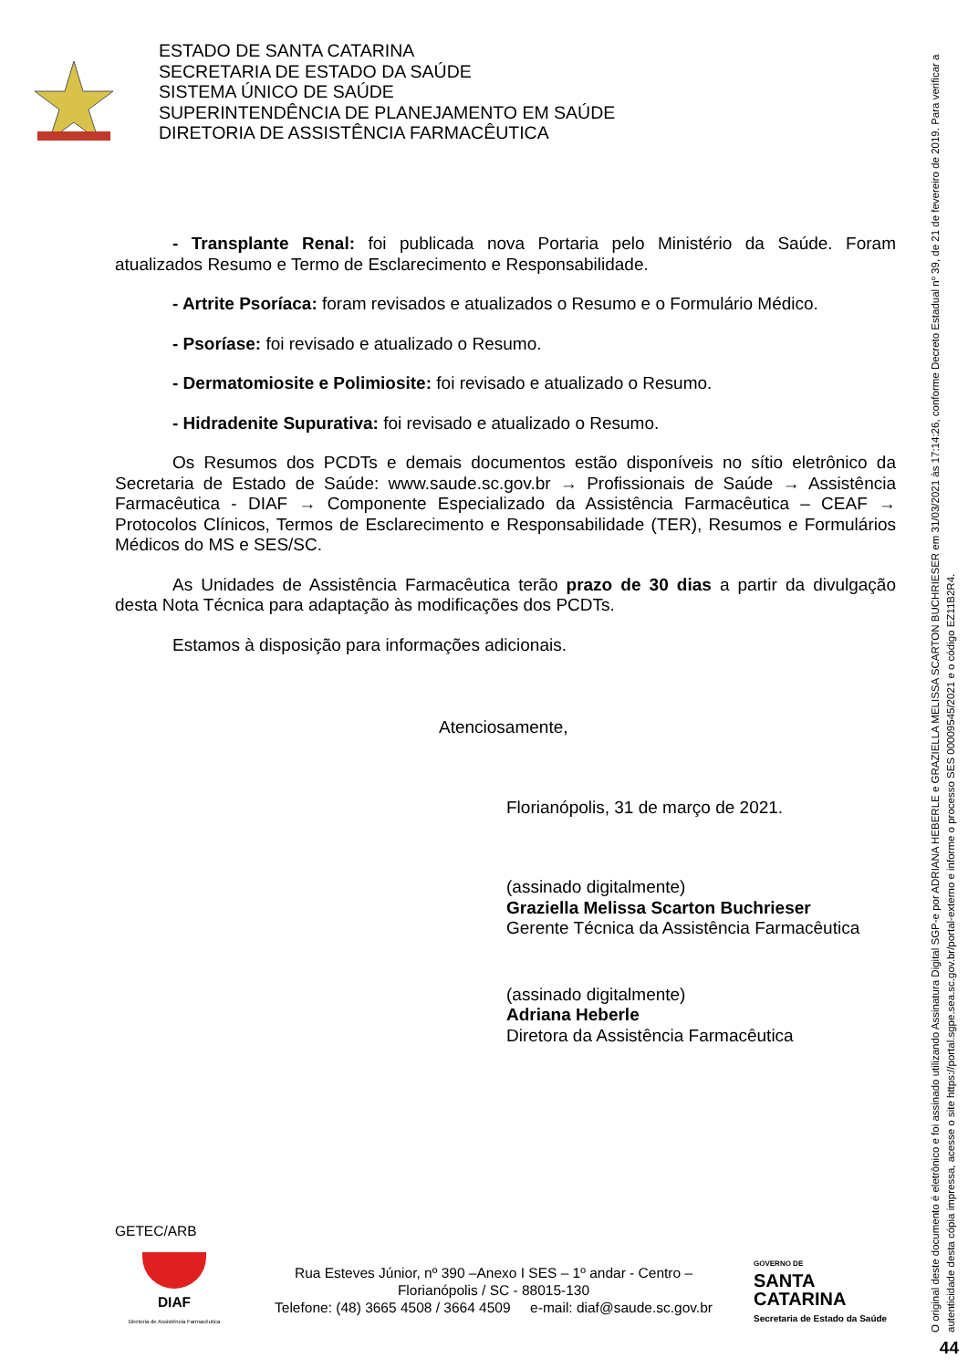ESTADO DE SANTA CATARINA
SECRETARIA DE ESTADO DA SAÚDE
SISTEMA ÚNICO DE SAÚDE
SUPERINTENDÊNCIA DE PLANEJAMENTO EM SAÚDE
DIRETORIA DE ASSISTÊNCIA FARMACÊUTICA
- Transplante Renal: foi publicada nova Portaria pelo Ministério da Saúde. Foram atualizados Resumo e Termo de Esclarecimento e Responsabilidade.
- Artrite Psoríaca: foram revisados e atualizados o Resumo e o Formulário Médico.
- Psoríase: foi revisado e atualizado o Resumo.
- Dermatomiosite e Polimiosite: foi revisado e atualizado o Resumo.
- Hidradenite Supurativa: foi revisado e atualizado o Resumo.
Os Resumos dos PCDTs e demais documentos estão disponíveis no sítio eletrônico da Secretaria de Estado de Saúde: www.saude.sc.gov.br → Profissionais de Saúde → Assistência Farmacêutica - DIAF → Componente Especializado da Assistência Farmacêutica – CEAF → Protocolos Clínicos, Termos de Esclarecimento e Responsabilidade (TER), Resumos e Formulários Médicos do MS e SES/SC.
As Unidades de Assistência Farmacêutica terão prazo de 30 dias a partir da divulgação desta Nota Técnica para adaptação às modificações dos PCDTs.
Estamos à disposição para informações adicionais.
Atenciosamente,
Florianópolis, 31 de março de 2021.
(assinado digitalmente)
Graziella Melissa Scarton Buchrieser
Gerente Técnica da Assistência Farmacêutica
(assinado digitalmente)
Adriana Heberle
Diretora da Assistência Farmacêutica
GETEC/ARB
DIAF
Diretoria de Assistência Farmacêutica
Rua Esteves Júnior, nº 390 –Anexo I SES – 1º andar - Centro –
Florianópolis / SC - 88015-130
Telefone: (48) 3665 4508 / 3664 4509 e-mail: diaf@saude.sc.gov.br
GOVERNO DE
SANTA
CATARINA
Secretaria de Estado da Saúde
O original deste documento é eletrônico e foi assinado utilizando Assinatura Digital SGP-e por ADRIANA HEBERLE e GRAZIELLA MELISSA SCARTON BUCHRIESER em 31/03/2021 às 17:14:26, conforme Decreto Estadual nº 39, de 21 de fevereiro de 2019. Para verificar a autenticidade desta cópia impressa, acesse o site https://portal.sgpe.sea.sc.gov.br/portal-externo e informe o processo SES 00009545/2021 e o código EZ11B2R4.
44